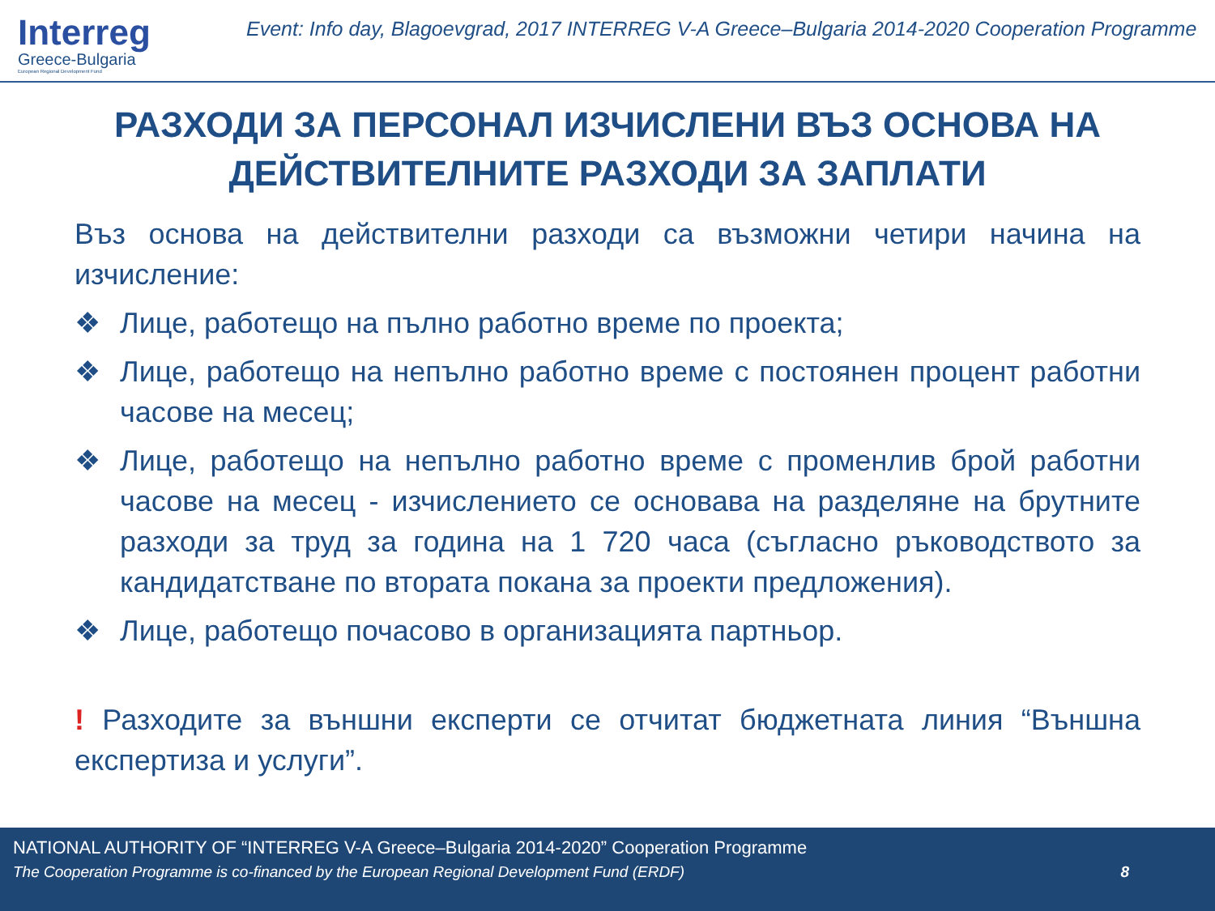Interreg
Greece-Bulgaria
European Regional Development Fund
Event: Info day, Blagoevgrad, 2017 INTERREG V-A Greece–Bulgaria 2014-2020 Cooperation Programme
РАЗХОДИ ЗА ПЕРСОНАЛ ИЗЧИСЛЕНИ ВЪЗ ОСНОВА НА ДЕЙСТВИТЕЛНИТЕ РАЗХОДИ ЗА ЗАПЛАТИ
Въз основа на действителни разходи са възможни четири начина на изчисление:
❖ Лице, работещо на пълно работно време по проекта;
❖ Лице, работещо на непълно работно време с постоянен процент работни часове на месец;
❖ Лице, работещо на непълно работно време с променлив брой работни часове на месец - изчислението се основава на разделяне на брутните разходи за труд за година на 1 720 часа (съгласно ръководството за кандидатстване по втората покана за проекти предложения).
❖ Лице, работещо почасово в организацията партньор.
! Разходите за външни експерти се отчитат бюджетната линия “Външна експертиза и услуги”.
NATIONAL AUTHORITY OF “INTERREG V-A Greece–Bulgaria 2014-2020” Cooperation Programme
The Cooperation Programme is co-financed by the European Regional Development Fund (ERDF) 8